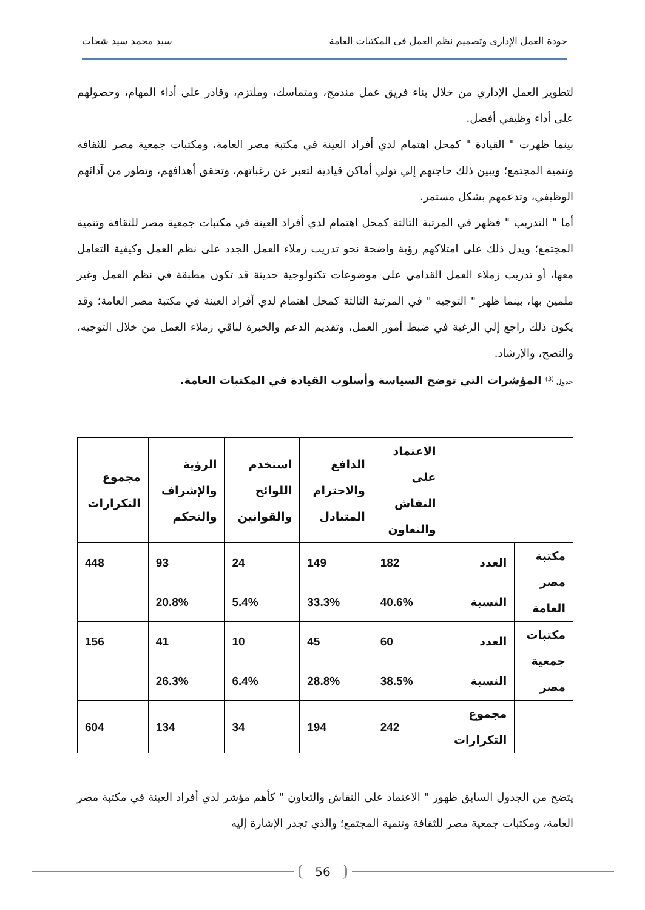جودة العمل الإدارى وتصميم نظم العمل فى المكتبات العامة سيد محمد سيد شحات
لتطوير العمل الإداري من خلال بناء فريق عمل مندمج، ومتماسك، وملتزم، وقادر على أداء المهام، وحصولهم على أداء وظيفي أفضل.
بينما ظهرت " القيادة " كمحل اهتمام لدي أفراد العينة في مكتبة مصر العامة، ومكتبات جمعية مصر للثقافة وتنمية المجتمع؛ ويبين ذلك حاجتهم إلي تولي أماكن قيادية لتعبر عن رغباتهم، وتحقق أهدافهم، وتطور من آدائهم الوظيفي، وتدعمهم بشكل مستمر.
أما " التدريب " فظهر في المرتبة الثالثة كمحل اهتمام لدي أفراد العينة في مكتبات جمعية مصر للثقافة وتنمية المجتمع؛ ويدل ذلك على امتلاكهم رؤية واضحة نحو تدريب زملاء العمل الجدد على نظم العمل وكيفية التعامل معها، أو تدريب زملاء العمل القدامي على موضوعات تكنولوجية حديثة قد تكون مطبقة في نظم العمل وغير ملمين بها، بينما ظهر " التوجيه " في المرتبة الثالثة كمحل اهتمام لدي أفراد العينة في مكتبة مصر العامة؛ وقد يكون ذلك راجع إلي الرغبة في ضبط أمور العمل، وتقديم الدعم والخبرة لباقي زملاء العمل من خلال التوجيه، والنصح، والإرشاد.
جدول <sup>(3)</sup> المؤشرات التي توضح السياسة وأسلوب القيادة في المكتبات العامة.
| | | الاعتماد على النقاش والتعاون | الدافع والاحترام المتبادل | استخدم اللوائح والقوانين | الرؤية والإشراف والتحكم | مجموع التكرارات |
| مكتبة مصر العامة | العدد | 182 | 149 | 24 | 93 | 448 |
| | النسبة | 40.6% | 33.3% | 5.4% | 20.8% | |
| مكتبات جمعية مصر | العدد | 60 | 45 | 10 | 41 | 156 |
| | النسبة | 38.5% | 28.8% | 6.4% | 26.3% | |
| | مجموع التكرارات | 242 | 194 | 34 | 134 | 604 |
يتضح من الجدول السابق ظهور " الاعتماد على النقاش والتعاون " كأهم مؤشر لدي أفراد العينة في مكتبة مصر العامة، ومكتبات جمعية مصر للثقافة وتنمية المجتمع؛ والذي تجدر الإشارة إليه
56